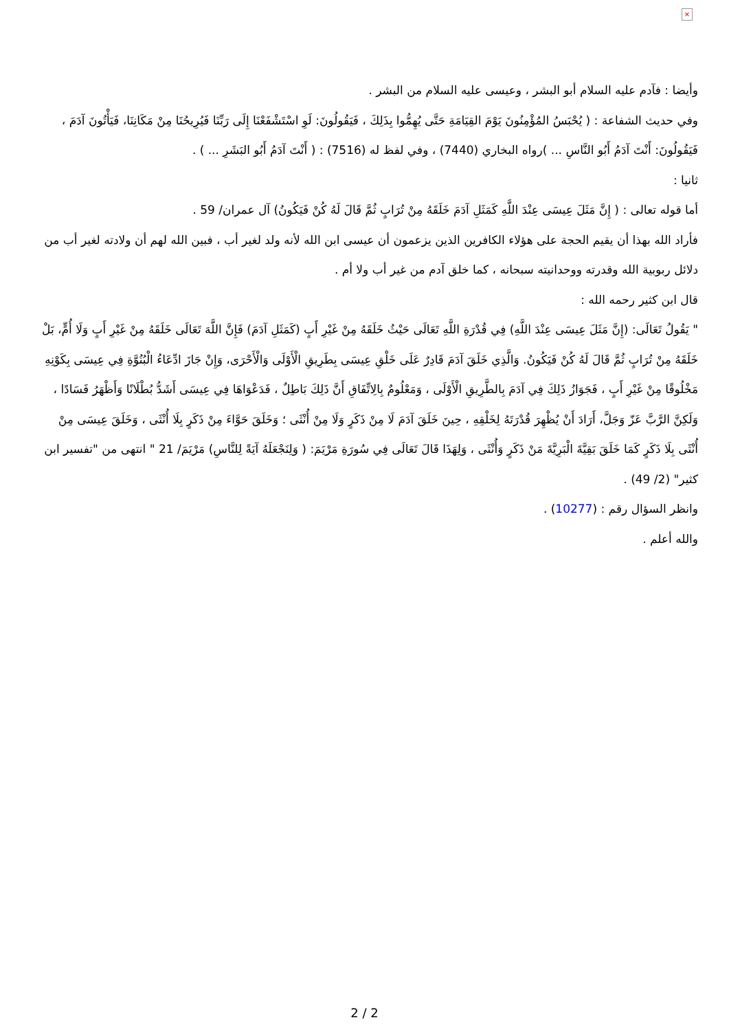×
وأيضا : فآدم عليه السلام أبو البشر ، وعيسى عليه السلام من البشر .
وفي حديث الشفاعة : ( يُحْبَسُ المُؤْمِنُونَ يَوْمَ القِيَامَةِ حَتَّى يُهِمُّوا بِذَلِكَ ، فَيَقُولُونَ: لَوِ اسْتَشْفَعْنَا إِلَى رَبِّنَا فَيُرِيحُنَا مِنْ مَكَانِنَا، فَيَأْتُونَ آدَمَ ، فَيَقُولُونَ: أَنْتَ آدَمُ أَبُو النَّاسِ ... )رواه البخاري (7440) ، وفي لفظ له (7516) : ( أَنْتَ آدَمُ أَبُو البَشَرِ ... ) .
ثانيا :
أما قوله تعالى : ( إِنَّ مَثَلَ عِيسَى عِنْدَ اللَّهِ كَمَثَلِ آدَمَ خَلَقَهُ مِنْ تُرَابٍ ثُمَّ قَالَ لَهُ كُنْ فَيَكُونُ) آل عمران/ 59 .
فأراد الله بهذا أن يقيم الحجة على هؤلاء الكافرين الذين يزعمون أن عيسى ابن الله لأنه ولد لغير أب ، فبين الله لهم أن ولادته لغير أب من دلائل ربوبية الله وقدرته ووحدانيته سبحانه ، كما خلق آدم من غير أب ولا أم .
قال ابن كثير رحمه الله :
" يَقُولُ تَعَالَى: (إِنَّ مَثَلَ عِيسَى عِنْدَ اللَّهِ) فِي قُدْرَةِ اللَّهِ تَعَالَى حَيْثُ خَلَقَهُ مِنْ غَيْرِ أَبٍ (كَمَثَلِ آدَمَ) فَإِنَّ اللَّهَ تَعَالَى خَلَقَهُ مِنْ غَيْرِ أَبٍ وَلَا أُمٍّ، بَلْ خَلَقَهُ مِنْ تُرَابٍ ثُمَّ قَالَ لَهُ كُنْ فَيَكُونُ. وَالَّذِي خَلَقَ آدَمَ قَادِرٌ عَلَى خَلْقِ عِيسَى بِطَرِيقِ الْأَوْلَى وَالْأَحْرَى، وَإِنْ جَازَ ادِّعَاءُ الْبُنُوَّةِ فِي عِيسَى بِكَوْنِهِ مَخْلُوقًا مِنْ غَيْرِ أَبٍ ، فَجَوَازُ ذَلِكَ فِي آدَمَ بِالطَّرِيقِ الْأَوْلَى ، وَمَعْلُومٌ بِالِاتِّفَاقِ أَنَّ ذَلِكَ بَاطِلٌ ، فَدَعْوَاهَا فِي عِيسَى أَشَدُّ بُطْلَانًا وَأَظْهَرُ فَسَادًا ، وَلَكِنَّ الرَّبَّ عَزّ وَجَلَّ، أَرَادَ أَنْ يُظْهِرَ قُدْرَتَهُ لِخَلْقِهِ ، حِينَ خَلَقَ آدَمَ لَا مِنْ ذَكَرٍ وَلَا مِنْ أُنْثَى ؛ وَخَلَقَ حَوَّاءَ مِنْ ذَكَرٍ بِلَا أُنْثَى ، وَخَلَقَ عِيسَى مِنْ أُنْثَى بِلَا ذَكَرٍ كَمَا خَلَقَ بَقِيَّةَ الْبَرِيَّةَ مَنْ ذَكَرٍ وَأُنْثَى ، وَلِهَذَا قَالَ تَعَالَى فِي سُورَةِ مَرْيَمَ: ( وَلِنَجْعَلَهُ آيَةً لِلنَّاسِ) مَرْيَمَ/ 21 " انتهى من "تفسير ابن كثير" (2/ 49) .
وانظر السؤال رقم : (10277) .
والله أعلم .
2 / 2